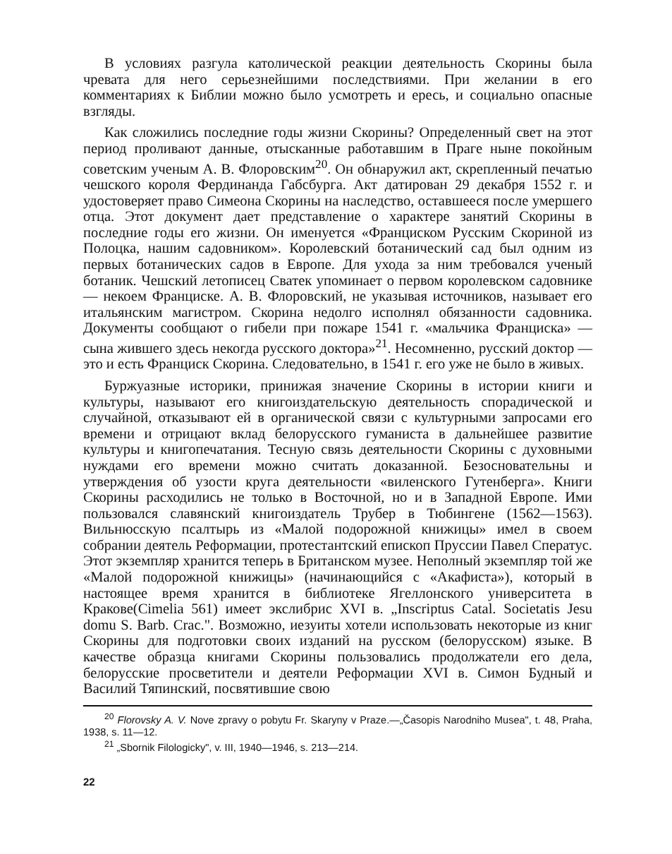В условиях разгула католической реакции деятельность Скорины была чревата для него серьезнейшими последствиями. При желании в его комментариях к Библии можно было усмотреть и ересь, и социально опасные взгляды.
Как сложились последние годы жизни Скорины? Определенный свет на этот период проливают данные, отысканные работавшим в Праге ныне покойным советским ученым А. В. Флоровским<sup>20</sup>. Он обнаружил акт, скрепленный печатью чешского короля Фердинанда Габсбурга. Акт датирован 29 декабря 1552 г. и удостоверяет право Симеона Скорины на наследство, оставшееся после умершего отца. Этот документ дает представление о характере занятий Скорины в последние годы его жизни. Он именуется «Франциском Русским Скориной из Полоцка, нашим садовником». Королевский ботанический сад был одним из первых ботанических садов в Европе. Для ухода за ним требовался ученый ботаник. Чешский летописец Сватек упоминает о первом королевском садовнике — некоем Франциске. А. В. Флоровский, не указывая источников, называет его итальянским магистром. Скорина недолго исполнял обязанности садовника. Документы сообщают о гибели при пожаре 1541 г. «мальчика Франциска» — сына жившего здесь некогда русского доктора»<sup>21</sup>. Несомненно, русский доктор — это и есть Франциск Скорина. Следовательно, в 1541 г. его уже не было в живых.
Буржуазные историки, принижая значение Скорины в истории книги и культуры, называют его книгоиздательскую деятельность спорадической и случайной, отказывают ей в органической связи с культурными запросами его времени и отрицают вклад белорусского гуманиста в дальнейшее развитие культуры и книгопечатания. Тесную связь деятельности Скорины с духовными нуждами его времени можно считать доказанной. Безосновательны и утверждения об узости круга деятельности «виленского Гутенберга». Книги Скорины расходились не только в Восточной, но и в Западной Европе. Ими пользовался славянский книгоиздатель Трубер в Тюбингене (1562—1563). Вильнюсскую псалтырь из «Малой подорожной книжицы» имел в своем собрании деятель Реформации, протестантский епископ Пруссии Павел Сператус. Этот экземпляр хранится теперь в Британском музее. Неполный экземпляр той же «Малой подорожной книжицы» (начинающийся с «Акафиста»), который в настоящее время хранится в библиотеке Ягеллонского университета в Кракове(Cimelia 561) имеет экслибрис XVI в. „Inscriptus Catal. Societatis Jesu domu S. Barb. Crac.". Возможно, иезуиты хотели использовать некоторые из книг Скорины для подготовки своих изданий на русском (белорусском) языке. В качестве образца книгами Скорины пользовались продолжатели его дела, белорусские просветители и деятели Реформации XVI в. Симон Будный и Василий Тяпинский, посвятившие свою
<sup>20</sup> Florovsky A. V. Nove zpravy o pobytu Fr. Skaryny v Praze.—„Časopis Narodniho Musea", t. 48, Praha, 1938, s. 11—12.
<sup>21</sup> „Sbornik Filologicky", v. III, 1940—1946, s. 213—214.
22